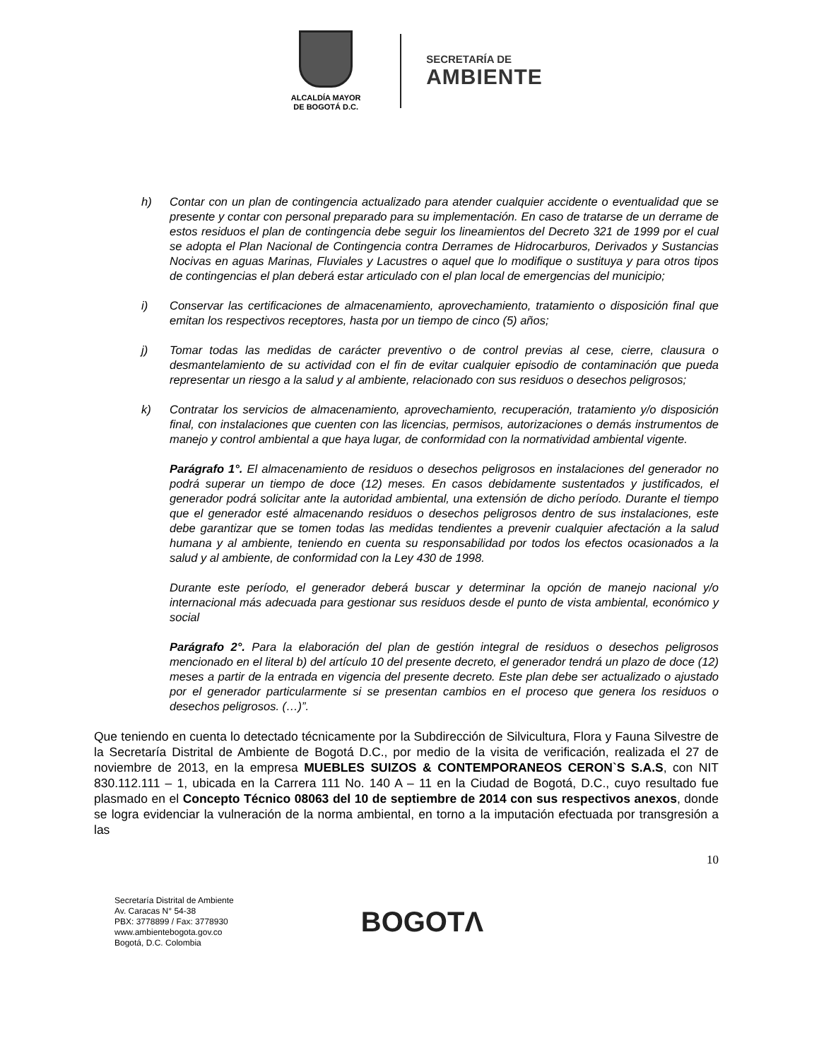ALCALDÍA MAYOR
DE BOGOTÁ D.C.
SECRETARÍA DE
AMBIENTE
h) Contar con un plan de contingencia actualizado para atender cualquier accidente o eventualidad que se presente y contar con personal preparado para su implementación. En caso de tratarse de un derrame de estos residuos el plan de contingencia debe seguir los lineamientos del Decreto 321 de 1999 por el cual se adopta el Plan Nacional de Contingencia contra Derrames de Hidrocarburos, Derivados y Sustancias Nocivas en aguas Marinas, Fluviales y Lacustres o aquel que lo modifique o sustituya y para otros tipos de contingencias el plan deberá estar articulado con el plan local de emergencias del municipio;
i) Conservar las certificaciones de almacenamiento, aprovechamiento, tratamiento o disposición final que emitan los respectivos receptores, hasta por un tiempo de cinco (5) años;
j) Tomar todas las medidas de carácter preventivo o de control previas al cese, cierre, clausura o desmantelamiento de su actividad con el fin de evitar cualquier episodio de contaminación que pueda representar un riesgo a la salud y al ambiente, relacionado con sus residuos o desechos peligrosos;
k) Contratar los servicios de almacenamiento, aprovechamiento, recuperación, tratamiento y/o disposición final, con instalaciones que cuenten con las licencias, permisos, autorizaciones o demás instrumentos de manejo y control ambiental a que haya lugar, de conformidad con la normatividad ambiental vigente.
Parágrafo 1°. El almacenamiento de residuos o desechos peligrosos en instalaciones del generador no podrá superar un tiempo de doce (12) meses. En casos debidamente sustentados y justificados, el generador podrá solicitar ante la autoridad ambiental, una extensión de dicho período. Durante el tiempo que el generador esté almacenando residuos o desechos peligrosos dentro de sus instalaciones, este debe garantizar que se tomen todas las medidas tendientes a prevenir cualquier afectación a la salud humana y al ambiente, teniendo en cuenta su responsabilidad por todos los efectos ocasionados a la salud y al ambiente, de conformidad con la Ley 430 de 1998.
Durante este período, el generador deberá buscar y determinar la opción de manejo nacional y/o internacional más adecuada para gestionar sus residuos desde el punto de vista ambiental, económico y social
Parágrafo 2°. Para la elaboración del plan de gestión integral de residuos o desechos peligrosos mencionado en el literal b) del artículo 10 del presente decreto, el generador tendrá un plazo de doce (12) meses a partir de la entrada en vigencia del presente decreto. Este plan debe ser actualizado o ajustado por el generador particularmente si se presentan cambios en el proceso que genera los residuos o desechos peligrosos. (…)”.
Que teniendo en cuenta lo detectado técnicamente por la Subdirección de Silvicultura, Flora y Fauna Silvestre de la Secretaría Distrital de Ambiente de Bogotá D.C., por medio de la visita de verificación, realizada el 27 de noviembre de 2013, en la empresa MUEBLES SUIZOS & CONTEMPORANEOS CERON`S S.A.S, con NIT 830.112.111 – 1, ubicada en la Carrera 111 No. 140 A – 11 en la Ciudad de Bogotá, D.C., cuyo resultado fue plasmado en el Concepto Técnico 08063 del 10 de septiembre de 2014 con sus respectivos anexos, donde se logra evidenciar la vulneración de la norma ambiental, en torno a la imputación efectuada por transgresión a las
10
Secretaría Distrital de Ambiente
Av. Caracas N° 54-38
PBX: 3778899 / Fax: 3778930
www.ambientebogota.gov.co
Bogotá, D.C. Colombia
BOGOTΛ